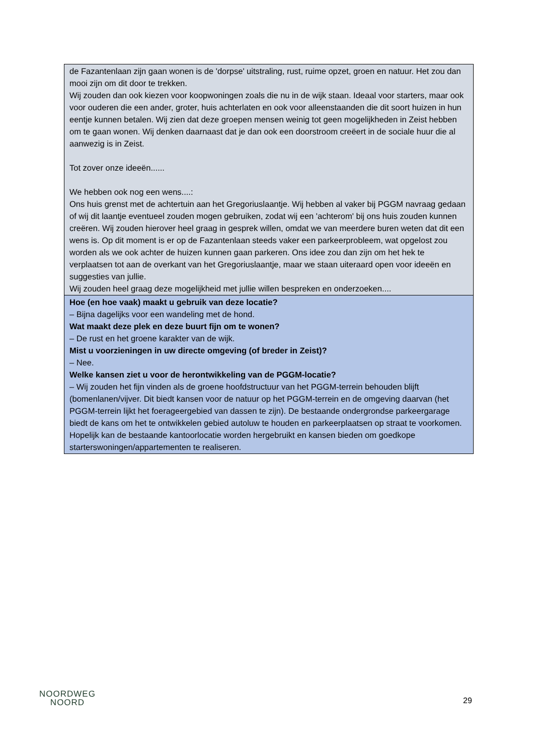| de Fazantenlaan zijn gaan wonen is de 'dorpse' uitstraling, rust, ruime opzet, groen en natuur. Het zou dan mooi zijn om dit door te trekken. Wij zouden dan ook kiezen voor koopwoningen zoals die nu in de wijk staan. Ideaal voor starters, maar ook voor ouderen die een ander, groter, huis achterlaten en ook voor alleenstaanden die dit soort huizen in hun eentje kunnen betalen. Wij zien dat deze groepen mensen weinig tot geen mogelijkheden in Zeist hebben om te gaan wonen. Wij denken daarnaast dat je dan ook een doorstroom creëert in de sociale huur die al aanwezig is in Zeist. Tot zover onze ideeën...... We hebben ook nog een wens....: Ons huis grenst met de achtertuin aan het Gregoriuslaantje. Wij hebben al vaker bij PGGM navraag gedaan of wij dit laantje eventueel zouden mogen gebruiken, zodat wij een 'achterom' bij ons huis zouden kunnen creëren. Wij zouden hierover heel graag in gesprek willen, omdat we van meerdere buren weten dat dit een wens is. Op dit moment is er op de Fazantenlaan steeds vaker een parkeerprobleem, wat opgelost zou worden als we ook achter de huizen kunnen gaan parkeren. Ons idee zou dan zijn om het hek te verplaatsen tot aan de overkant van het Gregoriuslaantje, maar we staan uiteraard open voor ideeën en suggesties van jullie. Wij zouden heel graag deze mogelijkheid met jullie willen bespreken en onderzoeken.... |
| Hoe (en hoe vaak) maakt u gebruik van deze locatie? – Bijna dagelijks voor een wandeling met de hond. Wat maakt deze plek en deze buurt fijn om te wonen? – De rust en het groene karakter van de wijk. Mist u voorzieningen in uw directe omgeving (of breder in Zeist)? – Nee. Welke kansen ziet u voor de herontwikkeling van de PGGM-locatie? – Wij zouden het fijn vinden als de groene hoofdstructuur van het PGGM-terrein behouden blijft (bomenlanen/vijver. Dit biedt kansen voor de natuur op het PGGM-terrein en de omgeving daarvan (het PGGM-terrein lijkt het foerageergebied van dassen te zijn). De bestaande ondergrondse parkeergarage biedt de kans om het te ontwikkelen gebied autoluw te houden en parkeerplaatsen op straat te voorkomen. Hopelijk kan de bestaande kantoorlocatie worden hergebruikt en kansen bieden om goedkope starterswoningen/appartementen te realiseren. |
NOORDWEG
NOORD
29